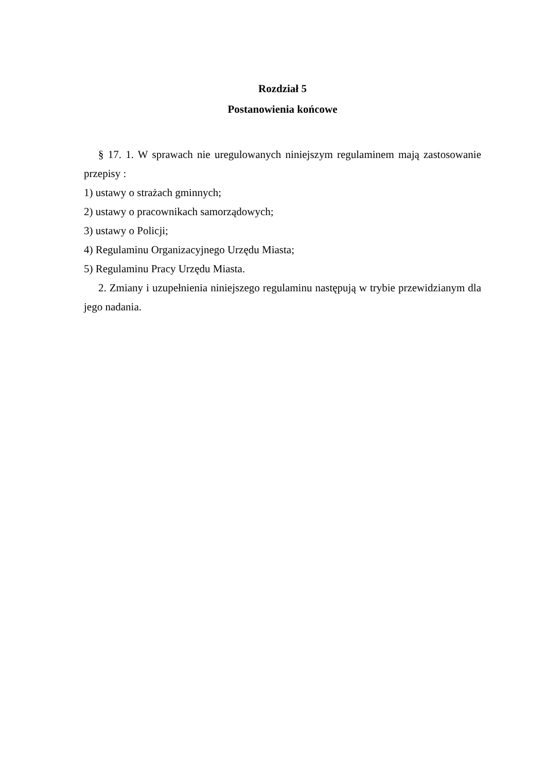Rozdział 5
Postanowienia końcowe
§ 17. 1. W sprawach nie uregulowanych niniejszym regulaminem mają zastosowanie przepisy :
1) ustawy o strażach gminnych;
2) ustawy o pracownikach samorządowych;
3) ustawy o Policji;
4) Regulaminu Organizacyjnego Urzędu Miasta;
5) Regulaminu Pracy Urzędu Miasta.
2. Zmiany i uzupełnienia niniejszego regulaminu następują w trybie przewidzianym dla jego nadania.